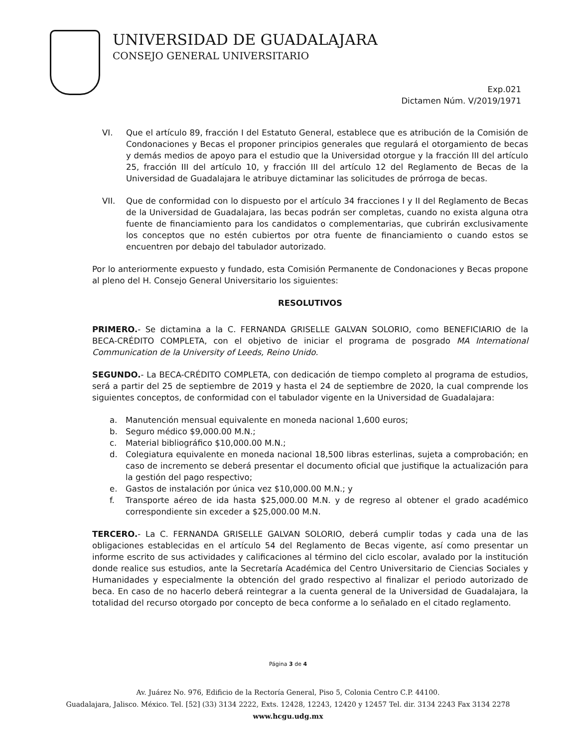UNIVERSIDAD DE GUADALAJARA
CONSEJO GENERAL UNIVERSITARIO
Exp.021
Dictamen Núm. V/2019/1971
VI. Que el artículo 89, fracción I del Estatuto General, establece que es atribución de la Comisión de Condonaciones y Becas el proponer principios generales que regulará el otorgamiento de becas y demás medios de apoyo para el estudio que la Universidad otorgue y la fracción III del artículo 25, fracción III del artículo 10, y fracción III del artículo 12 del Reglamento de Becas de la Universidad de Guadalajara le atribuye dictaminar las solicitudes de prórroga de becas.
VII. Que de conformidad con lo dispuesto por el artículo 34 fracciones I y II del Reglamento de Becas de la Universidad de Guadalajara, las becas podrán ser completas, cuando no exista alguna otra fuente de financiamiento para los candidatos o complementarias, que cubrirán exclusivamente los conceptos que no estén cubiertos por otra fuente de financiamiento o cuando estos se encuentren por debajo del tabulador autorizado.
Por lo anteriormente expuesto y fundado, esta Comisión Permanente de Condonaciones y Becas propone al pleno del H. Consejo General Universitario los siguientes:
RESOLUTIVOS
PRIMERO.- Se dictamina a la C. FERNANDA GRISELLE GALVAN SOLORIO, como BENEFICIARIO de la BECA-CRÉDITO COMPLETA, con el objetivo de iniciar el programa de posgrado MA International Communication de la University of Leeds, Reino Unido.
SEGUNDO.- La BECA-CRÉDITO COMPLETA, con dedicación de tiempo completo al programa de estudios, será a partir del 25 de septiembre de 2019 y hasta el 24 de septiembre de 2020, la cual comprende los siguientes conceptos, de conformidad con el tabulador vigente en la Universidad de Guadalajara:
a. Manutención mensual equivalente en moneda nacional 1,600 euros;
b. Seguro médico $9,000.00 M.N.;
c. Material bibliográfico $10,000.00 M.N.;
d. Colegiatura equivalente en moneda nacional 18,500 libras esterlinas, sujeta a comprobación; en caso de incremento se deberá presentar el documento oficial que justifique la actualización para la gestión del pago respectivo;
e. Gastos de instalación por única vez $10,000.00 M.N.; y
f. Transporte aéreo de ida hasta $25,000.00 M.N. y de regreso al obtener el grado académico correspondiente sin exceder a $25,000.00 M.N.
TERCERO.- La C. FERNANDA GRISELLE GALVAN SOLORIO, deberá cumplir todas y cada una de las obligaciones establecidas en el artículo 54 del Reglamento de Becas vigente, así como presentar un informe escrito de sus actividades y calificaciones al término del ciclo escolar, avalado por la institución donde realice sus estudios, ante la Secretaría Académica del Centro Universitario de Ciencias Sociales y Humanidades y especialmente la obtención del grado respectivo al finalizar el periodo autorizado de beca. En caso de no hacerlo deberá reintegrar a la cuenta general de la Universidad de Guadalajara, la totalidad del recurso otorgado por concepto de beca conforme a lo señalado en el citado reglamento.
Página 3 de 4
Av. Juárez No. 976, Edificio de la Rectoría General, Piso 5, Colonia Centro C.P. 44100.
Guadalajara, Jalisco. México. Tel. [52] (33) 3134 2222, Exts. 12428, 12243, 12420 y 12457 Tel. dir. 3134 2243 Fax 3134 2278
www.hcgu.udg.mx